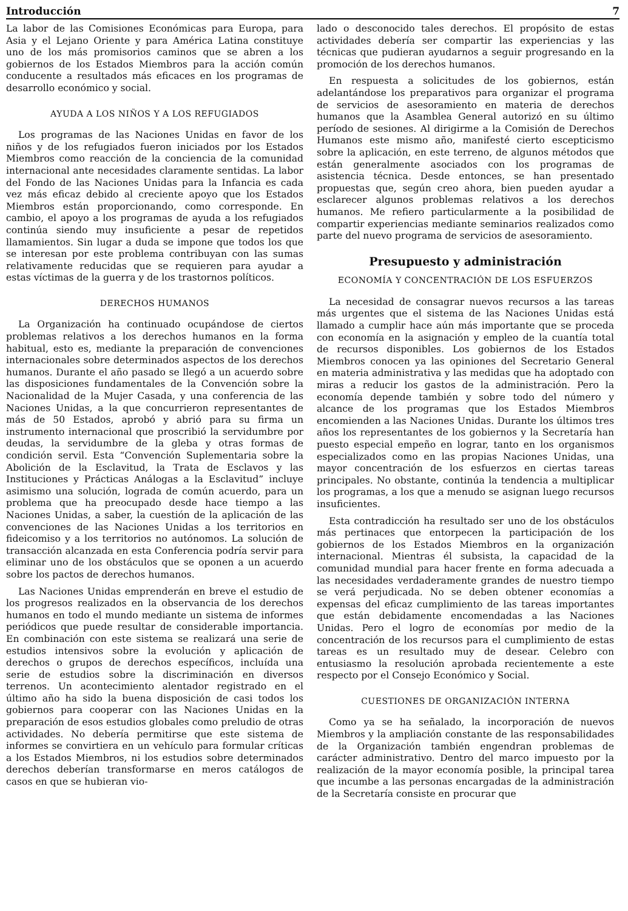Introducción 7
La labor de las Comisiones Económicas para Europa, para Asia y el Lejano Oriente y para América Latina constituye uno de los más promisorios caminos que se abren a los gobiernos de los Estados Miembros para la acción común conducente a resultados más eficaces en los programas de desarrollo económico y social.
AYUDA A LOS NIÑOS Y A LOS REFUGIADOS
Los programas de las Naciones Unidas en favor de los niños y de los refugiados fueron iniciados por los Estados Miembros como reacción de la conciencia de la comunidad internacional ante necesidades claramente sentidas. La labor del Fondo de las Naciones Unidas para la Infancia es cada vez más eficaz debido al creciente apoyo que los Estados Miembros están proporcionando, como corresponde. En cambio, el apoyo a los programas de ayuda a los refugiados continúa siendo muy insuficiente a pesar de repetidos llamamientos. Sin lugar a duda se impone que todos los que se interesan por este problema contribuyan con las sumas relativamente reducidas que se requieren para ayudar a estas víctimas de la guerra y de los trastornos políticos.
DERECHOS HUMANOS
La Organización ha continuado ocupándose de ciertos problemas relativos a los derechos humanos en la forma habitual, esto es, mediante la preparación de convenciones internacionales sobre determinados aspectos de los derechos humanos. Durante el año pasado se llegó a un acuerdo sobre las disposiciones fundamentales de la Convención sobre la Nacionalidad de la Mujer Casada, y una conferencia de las Naciones Unidas, a la que concurrieron representantes de más de 50 Estados, aprobó y abrió para su firma un instrumento internacional que proscribió la servidumbre por deudas, la servidumbre de la gleba y otras formas de condición servil. Esta “Convención Suplementaria sobre la Abolición de la Esclavitud, la Trata de Esclavos y las Instituciones y Prácticas Análogas a la Esclavitud” incluye asimismo una solución, lograda de común acuerdo, para un problema que ha preocupado desde hace tiempo a las Naciones Unidas, a saber, la cuestión de la aplicación de las convenciones de las Naciones Unidas a los territorios en fideicomiso y a los territorios no autónomos. La solución de transacción alcanzada en esta Conferencia podría servir para eliminar uno de los obstáculos que se oponen a un acuerdo sobre los pactos de derechos humanos.
Las Naciones Unidas emprenderán en breve el estudio de los progresos realizados en la observancia de los derechos humanos en todo el mundo mediante un sistema de informes periódicos que puede resultar de considerable importancia. En combinación con este sistema se realizará una serie de estudios intensivos sobre la evolución y aplicación de derechos o grupos de derechos específicos, incluída una serie de estudios sobre la discriminación en diversos terrenos. Un acontecimiento alentador registrado en el último año ha sido la buena disposición de casi todos los gobiernos para cooperar con las Naciones Unidas en la preparación de esos estudios globales como preludio de otras actividades. No debería permitirse que este sistema de informes se convirtiera en un vehículo para formular críticas a los Estados Miembros, ni los estudios sobre determinados derechos deberían transformarse en meros catálogos de casos en que se hubieran vio-
lado o desconocido tales derechos. El propósito de estas actividades debería ser compartir las experiencias y las técnicas que pudieran ayudarnos a seguir progresando en la promoción de los derechos humanos.
En respuesta a solicitudes de los gobiernos, están adelantándose los preparativos para organizar el programa de servicios de asesoramiento en materia de derechos humanos que la Asamblea General autorizó en su último período de sesiones. Al dirigirme a la Comisión de Derechos Humanos este mismo año, manifesté cierto escepticismo sobre la aplicación, en este terreno, de algunos métodos que están generalmente asociados con los programas de asistencia técnica. Desde entonces, se han presentado propuestas que, según creo ahora, bien pueden ayudar a esclarecer algunos problemas relativos a los derechos humanos. Me refiero particularmente a la posibilidad de compartir experiencias mediante seminarios realizados como parte del nuevo programa de servicios de asesoramiento.
Presupuesto y administración
ECONOMÍA Y CONCENTRACIÓN DE LOS ESFUERZOS
La necesidad de consagrar nuevos recursos a las tareas más urgentes que el sistema de las Naciones Unidas está llamado a cumplir hace aún más importante que se proceda con economía en la asignación y empleo de la cuantía total de recursos disponibles. Los gobiernos de los Estados Miembros conocen ya las opiniones del Secretario General en materia administrativa y las medidas que ha adoptado con miras a reducir los gastos de la administración. Pero la economía depende también y sobre todo del número y alcance de los programas que los Estados Miembros encomienden a las Naciones Unidas. Durante los últimos tres años los representantes de los gobiernos y la Secretaría han puesto especial empeño en lograr, tanto en los organismos especializados como en las propias Naciones Unidas, una mayor concentración de los esfuerzos en ciertas tareas principales. No obstante, continúa la tendencia a multiplicar los programas, a los que a menudo se asignan luego recursos insuficientes.
Esta contradicción ha resultado ser uno de los obstáculos más pertinaces que entorpecen la participación de los gobiernos de los Estados Miembros en la organización internacional. Mientras él subsista, la capacidad de la comunidad mundial para hacer frente en forma adecuada a las necesidades verdaderamente grandes de nuestro tiempo se verá perjudicada. No se deben obtener economías a expensas del eficaz cumplimiento de las tareas importantes que están debidamente encomendadas a las Naciones Unidas. Pero el logro de economías por medio de la concentración de los recursos para el cumplimiento de estas tareas es un resultado muy de desear. Celebro con entusiasmo la resolución aprobada recientemente a este respecto por el Consejo Económico y Social.
CUESTIONES DE ORGANIZACIÓN INTERNA
Como ya se ha señalado, la incorporación de nuevos Miembros y la ampliación constante de las responsabilidades de la Organización también engendran problemas de carácter administrativo. Dentro del marco impuesto por la realización de la mayor economía posible, la principal tarea que incumbe a las personas encargadas de la administración de la Secretaría consiste en procurar que